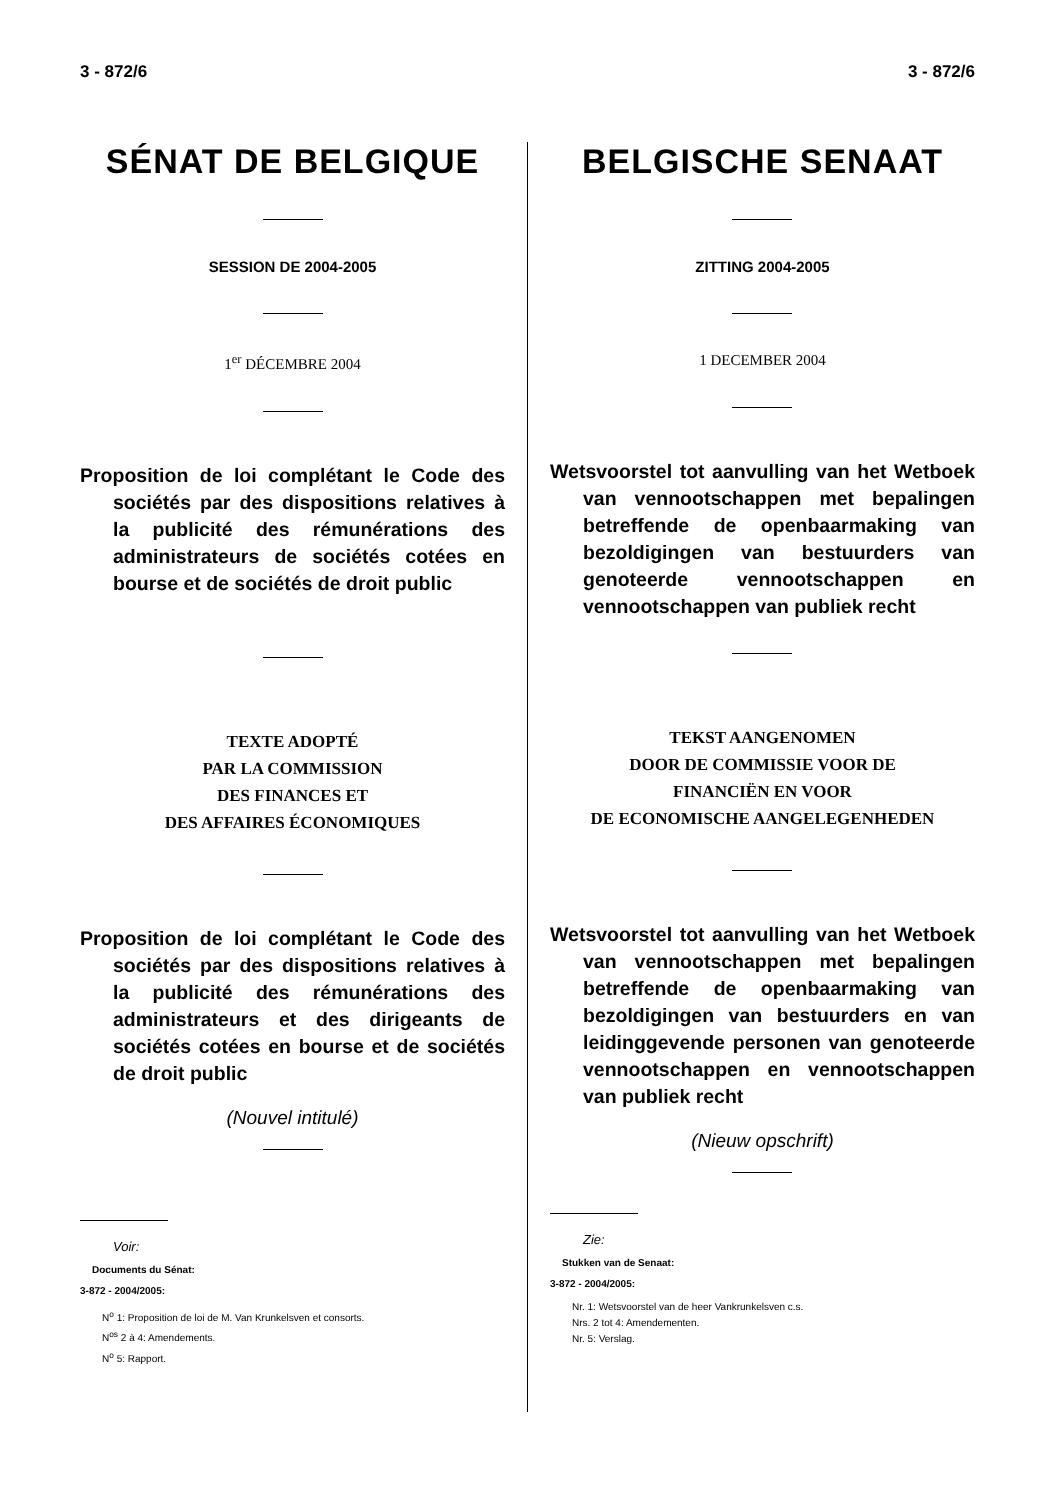3 - 872/6 3 - 872/6
SÉNAT DE BELGIQUE
SESSION DE 2004-2005
1<sup>er</sup> DÉCEMBRE 2004
Proposition de loi complétant le Code des sociétés par des dispositions relatives à la publicité des rémunérations des administrateurs de sociétés cotées en bourse et de sociétés de droit public
TEXTE ADOPTÉ
PAR LA COMMISSION
DES FINANCES ET
DES AFFAIRES ÉCONOMIQUES
Proposition de loi complétant le Code des sociétés par des dispositions relatives à la publicité des rémunérations des administrateurs et des dirigeants de sociétés cotées en bourse et de sociétés de droit public
(Nouvel intitulé)
Voir:
Documents du Sénat:
3-872 - 2004/2005:
N<sup>o</sup> 1: Proposition de loi de M. Van Krunkelsven et consorts.
N<sup>os</sup> 2 à 4: Amendements.
N<sup>o</sup> 5: Rapport.
BELGISCHE SENAAT
ZITTING 2004-2005
1 DECEMBER 2004
Wetsvoorstel tot aanvulling van het Wetboek van vennootschappen met bepalingen betreffende de openbaarmaking van bezoldigingen van bestuurders van genoteerde vennootschappen en vennootschappen van publiek recht
TEKST AANGENOMEN
DOOR DE COMMISSIE VOOR DE
FINANCIËN EN VOOR
DE ECONOMISCHE AANGELEGENHEDEN
Wetsvoorstel tot aanvulling van het Wetboek van vennootschappen met bepalingen betreffende de openbaarmaking van bezoldigingen van bestuurders en van leidinggevende personen van genoteerde vennootschappen en vennootschappen van publiek recht
(Nieuw opschrift)
Zie:
Stukken van de Senaat:
3-872 - 2004/2005:
Nr. 1: Wetsvoorstel van de heer Vankrunkelsven c.s.
Nrs. 2 tot 4: Amendementen.
Nr. 5: Verslag.